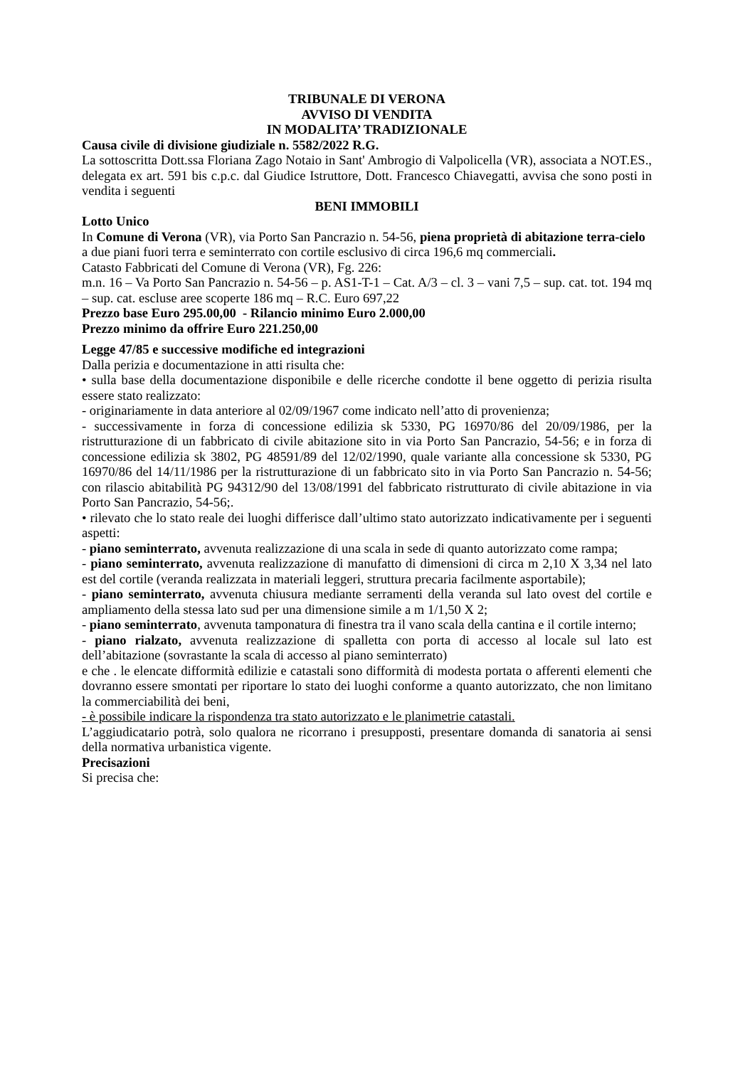TRIBUNALE DI VERONA
AVVISO DI VENDITA
IN MODALITA’ TRADIZIONALE
Causa civile di divisione giudiziale n. 5582/2022 R.G.
La sottoscritta Dott.ssa Floriana Zago Notaio in Sant' Ambrogio di Valpolicella (VR), associata a NOT.ES., delegata ex art. 591 bis c.p.c. dal Giudice Istruttore, Dott. Francesco Chiavegatti, avvisa che sono posti in vendita i seguenti
BENI IMMOBILI
Lotto Unico
In Comune di Verona (VR), via Porto San Pancrazio n. 54-56, piena proprietà di abitazione terra-cielo a due piani fuori terra e seminterrato con cortile esclusivo di circa 196,6 mq commerciali.
Catasto Fabbricati del Comune di Verona (VR), Fg. 226:
m.n. 16 – Va Porto San Pancrazio n. 54-56 – p. AS1-T-1 – Cat. A/3 – cl. 3 – vani 7,5 – sup. cat. tot. 194 mq – sup. cat. escluse aree scoperte 186 mq – R.C. Euro 697,22
Prezzo base Euro 295.00,00 - Rilancio minimo Euro 2.000,00
Prezzo minimo da offrire Euro 221.250,00
Legge 47/85 e successive modifiche ed integrazioni
Dalla perizia e documentazione in atti risulta che:
• sulla base della documentazione disponibile e delle ricerche condotte il bene oggetto di perizia risulta essere stato realizzato:
- originariamente in data anteriore al 02/09/1967 come indicato nell’atto di provenienza;
- successivamente in forza di concessione edilizia sk 5330, PG 16970/86 del 20/09/1986, per la ristrutturazione di un fabbricato di civile abitazione sito in via Porto San Pancrazio, 54-56; e in forza di concessione edilizia sk 3802, PG 48591/89 del 12/02/1990, quale variante alla concessione sk 5330, PG 16970/86 del 14/11/1986 per la ristrutturazione di un fabbricato sito in via Porto San Pancrazio n. 54-56; con rilascio abitabilità PG 94312/90 del 13/08/1991 del fabbricato ristrutturato di civile abitazione in via Porto San Pancrazio, 54-56;.
• rilevato che lo stato reale dei luoghi differisce dall’ultimo stato autorizzato indicativamente per i seguenti aspetti:
- piano seminterrato, avvenuta realizzazione di una scala in sede di quanto autorizzato come rampa;
- piano seminterrato, avvenuta realizzazione di manufatto di dimensioni di circa m 2,10 X 3,34 nel lato est del cortile (veranda realizzata in materiali leggeri, struttura precaria facilmente asportabile);
- piano seminterrato, avvenuta chiusura mediante serramenti della veranda sul lato ovest del cortile e ampliamento della stessa lato sud per una dimensione simile a m 1/1,50 X 2;
- piano seminterrato, avvenuta tamponatura di finestra tra il vano scala della cantina e il cortile interno;
- piano rialzato, avvenuta realizzazione di spalletta con porta di accesso al locale sul lato est dell’abitazione (sovrastante la scala di accesso al piano seminterrato)
e che . le elencate difformità edilizie e catastali sono difformità di modesta portata o afferenti elementi che dovranno essere smontati per riportare lo stato dei luoghi conforme a quanto autorizzato, che non limitano la commerciabilità dei beni,
- è possibile indicare la rispondenza tra stato autorizzato e le planimetrie catastali.
L’aggiudicatario potrà, solo qualora ne ricorrano i presupposti, presentare domanda di sanatoria ai sensi della normativa urbanistica vigente.
Precisazioni
Si precisa che: